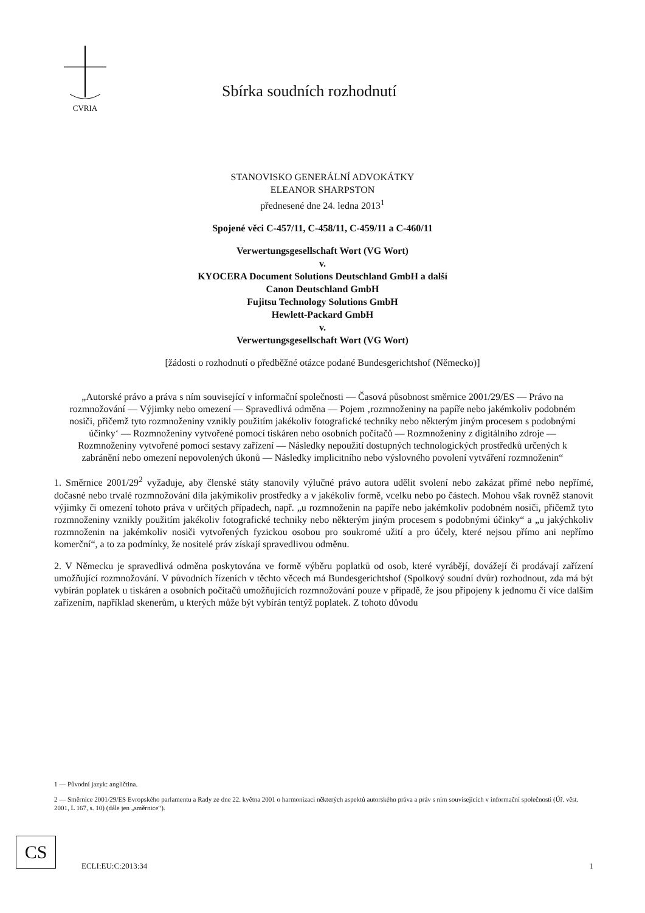CVRIA
Sbírka soudních rozhodnutí
STANOVISKO GENERÁLNÍ ADVOKÁTKY
ELEANOR SHARPSTON
přednesené dne 24. ledna 2013<sup>1</sup>
Spojené věci C-457/11, C-458/11, C-459/11 a C-460/11
Verwertungsgesellschaft Wort (VG Wort)
v.
KYOCERA Document Solutions Deutschland GmbH a další
Canon Deutschland GmbH
Fujitsu Technology Solutions GmbH
Hewlett-Packard GmbH
v.
Verwertungsgesellschaft Wort (VG Wort)
[žádosti o rozhodnutí o předběžné otázce podané Bundesgerichtshof (Německo)]
„Autorské právo a práva s ním související v informační společnosti — Časová působnost směrnice 2001/29/ES — Právo na rozmnožování — Výjimky nebo omezení — Spravedlivá odměna — Pojem ‚rozmnoženiny na papíře nebo jakémkoliv podobném nosiči, přičemž tyto rozmnoženiny vznikly použitím jakékoliv fotografické techniky nebo některým jiným procesem s podobnými účinky‘ — Rozmnoženiny vytvořené pomocí tiskáren nebo osobních počítačů — Rozmnoženiny z digitálního zdroje — Rozmnoženiny vytvořené pomocí sestavy zařízení — Následky nepoužití dostupných technologických prostředků určených k zabránění nebo omezení nepovolených úkonů — Následky implicitního nebo výslovného povolení vytváření rozmnoženin“
1. Směrnice 2001/29<sup>2</sup> vyžaduje, aby členské státy stanovily výlučné právo autora udělit svolení nebo zakázat přímé nebo nepřímé, dočasné nebo trvalé rozmnožování díla jakýmikoliv prostředky a v jakékoliv formě, vcelku nebo po částech. Mohou však rovněž stanovit výjimky či omezení tohoto práva v určitých případech, např. „u rozmnoženin na papíře nebo jakémkoliv podobném nosiči, přičemž tyto rozmnoženiny vznikly použitím jakékoliv fotografické techniky nebo některým jiným procesem s podobnými účinky“ a „u jakýchkoliv rozmnoženin na jakémkoliv nosiči vytvořených fyzickou osobou pro soukromé užití a pro účely, které nejsou přímo ani nepřímo komerční“, a to za podmínky, že nositelé práv získají spravedlivou odměnu.
2. V Německu je spravedlivá odměna poskytována ve formě výběru poplatků od osob, které vyrábějí, dovážejí či prodávají zařízení umožňující rozmnožování. V původních řízeních v těchto věcech má Bundesgerichtshof (Spolkový soudní dvůr) rozhodnout, zda má být vybírán poplatek u tiskáren a osobních počítačů umožňujících rozmnožování pouze v případě, že jsou připojeny k jednomu či více dalším zařízením, například skenerům, u kterých může být vybírán tentýž poplatek. Z tohoto důvodu
1 — Původní jazyk: angličtina.
2 — Směrnice 2001/29/ES Evropského parlamentu a Rady ze dne 22. května 2001 o harmonizaci některých aspektů autorského práva a práv s ním souvisejících v informační společnosti (Úř. věst. 2001, L 167, s. 10) (dále jen „směrnice“).
CS
ECLI:EU:C:2013:34 1